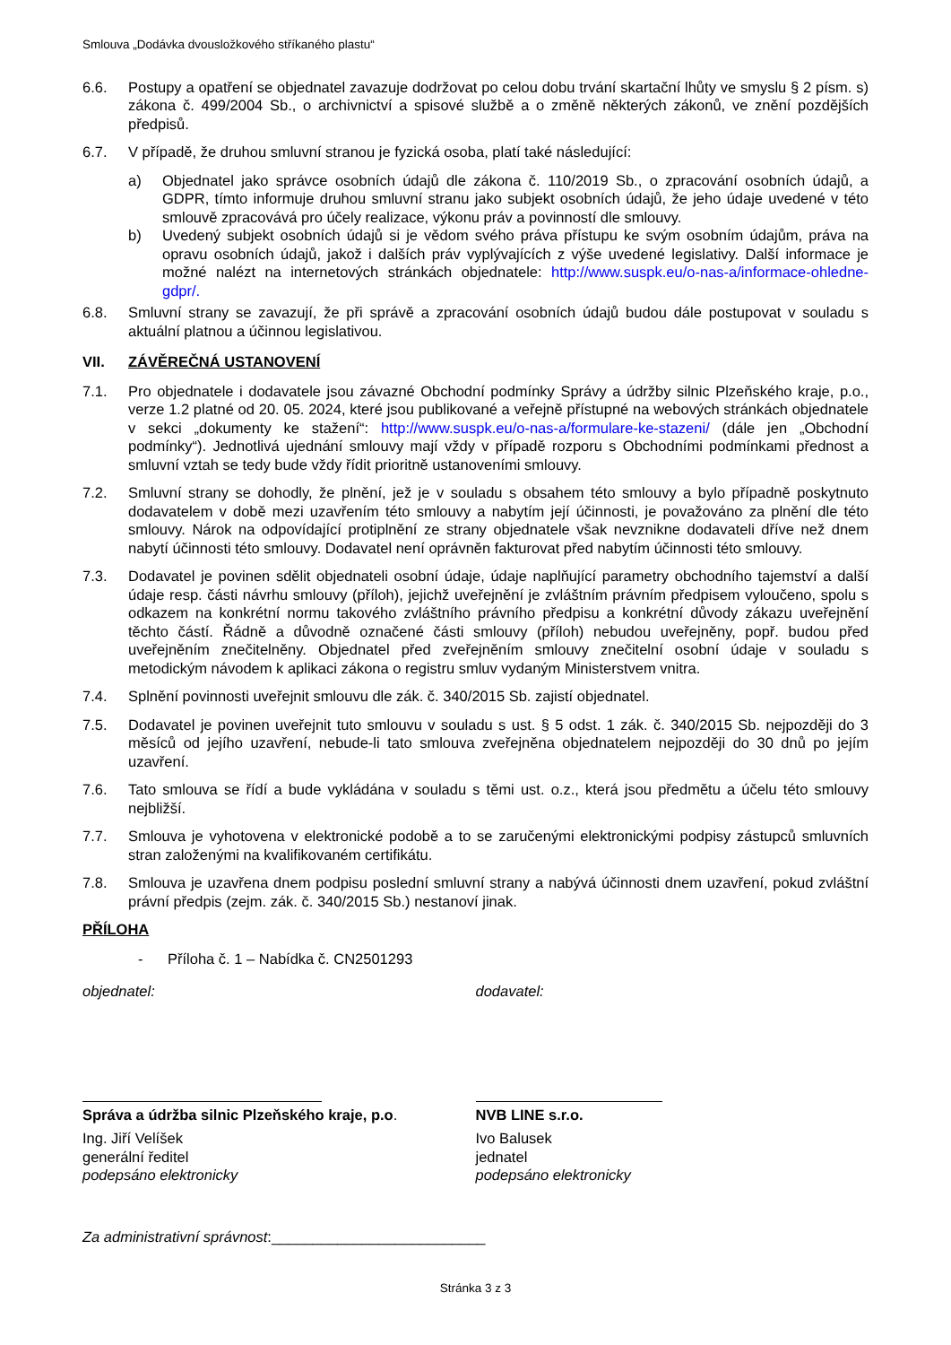Smlouva „Dodávka dvousložkového stříkaného plastu“
6.6. Postupy a opatření se objednatel zavazuje dodržovat po celou dobu trvání skartační lhůty ve smyslu § 2 písm. s) zákona č. 499/2004 Sb., o archivnictví a spisové službě a o změně některých zákonů, ve znění pozdějších předpisů.
6.7. V případě, že druhou smluvní stranou je fyzická osoba, platí také následující:
a) Objednatel jako správce osobních údajů dle zákona č. 110/2019 Sb., o zpracování osobních údajů, a GDPR, tímto informuje druhou smluvní stranu jako subjekt osobních údajů, že jeho údaje uvedené v této smlouvě zpracovává pro účely realizace, výkonu práv a povinností dle smlouvy.
b) Uvedený subjekt osobních údajů si je vědom svého práva přístupu ke svým osobním údajům, práva na opravu osobních údajů, jakož i dalších práv vyplývajících z výše uvedené legislativy. Další informace je možné nalézt na internetových stránkách objednatele: http://www.suspk.eu/o-nas-a/informace-ohledne-gdpr/.
6.8. Smluvní strany se zavazují, že při správě a zpracování osobních údajů budou dále postupovat v souladu s aktuální platnou a účinnou legislativou.
VII. ZÁVĚREČNÁ USTANOVENÍ
7.1. Pro objednatele i dodavatele jsou závazné Obchodní podmínky Správy a údržby silnic Plzeňského kraje, p.o., verze 1.2 platné od 20. 05. 2024, které jsou publikované a veřejně přístupné na webových stránkách objednatele v sekci „dokumenty ke stažení“: http://www.suspk.eu/o-nas-a/formulare-ke-stazeni/ (dále jen „Obchodní podmínky“). Jednotlivá ujednání smlouvy mají vždy v případě rozporu s Obchodními podmínkami přednost a smluvní vztah se tedy bude vždy řídit prioritně ustanoveními smlouvy.
7.2. Smluvní strany se dohodly, že plnění, jež je v souladu s obsahem této smlouvy a bylo případně poskytnuto dodavatelem v době mezi uzavřením této smlouvy a nabytím její účinnosti, je považováno za plnění dle této smlouvy. Nárok na odpovídající protiplnění ze strany objednatele však nevznikne dodavateli dříve než dnem nabytí účinnosti této smlouvy. Dodavatel není oprávněn fakturovat před nabytím účinnosti této smlouvy.
7.3. Dodavatel je povinen sdělit objednateli osobní údaje, údaje naplňující parametry obchodního tajemství a další údaje resp. části návrhu smlouvy (příloh), jejichž uveřejnění je zvláštním právním předpisem vyloučeno, spolu s odkazem na konkrétní normu takového zvláštního právního předpisu a konkrétní důvody zákazu uveřejnění těchto částí. Řádně a důvodně označené části smlouvy (příloh) nebudou uveřejněny, popř. budou před uveřejněním znečitelněny. Objednatel před zveřejněním smlouvy znečitelní osobní údaje v souladu s metodickým návodem k aplikaci zákona o registru smluv vydaným Ministerstvem vnitra.
7.4. Splnění povinnosti uveřejnit smlouvu dle zák. č. 340/2015 Sb. zajistí objednatel.
7.5. Dodavatel je povinen uveřejnit tuto smlouvu v souladu s ust. § 5 odst. 1 zák. č. 340/2015 Sb. nejpozději do 3 měsíců od jejího uzavření, nebude-li tato smlouva zveřejněna objednatelem nejpozději do 30 dnů po jejím uzavření.
7.6. Tato smlouva se řídí a bude vykládána v souladu s těmi ust. o.z., která jsou předmětu a účelu této smlouvy nejbližší.
7.7. Smlouva je vyhotovena v elektronické podobě a to se zaručenými elektronickými podpisy zástupců smluvních stran založenými na kvalifikovaném certifikátu.
7.8. Smlouva je uzavřena dnem podpisu poslední smluvní strany a nabývá účinnosti dnem uzavření, pokud zvláštní právní předpis (zejm. zák. č. 340/2015 Sb.) nestanoví jinak.
PŘÍLOHA
- Příloha č. 1 – Nabídka č. CN2501293
objednatel:
Správa a údržba silnic Plzeňského kraje, p.o.
Ing. Jiří Velíšek
generální ředitel
podepsáno elektronicky
dodavatel:
NVB LINE s.r.o.
Ivo Balusek
jednatel
podepsáno elektronicky
Za administrativní správnost:__________________________
Stránka 3 z 3